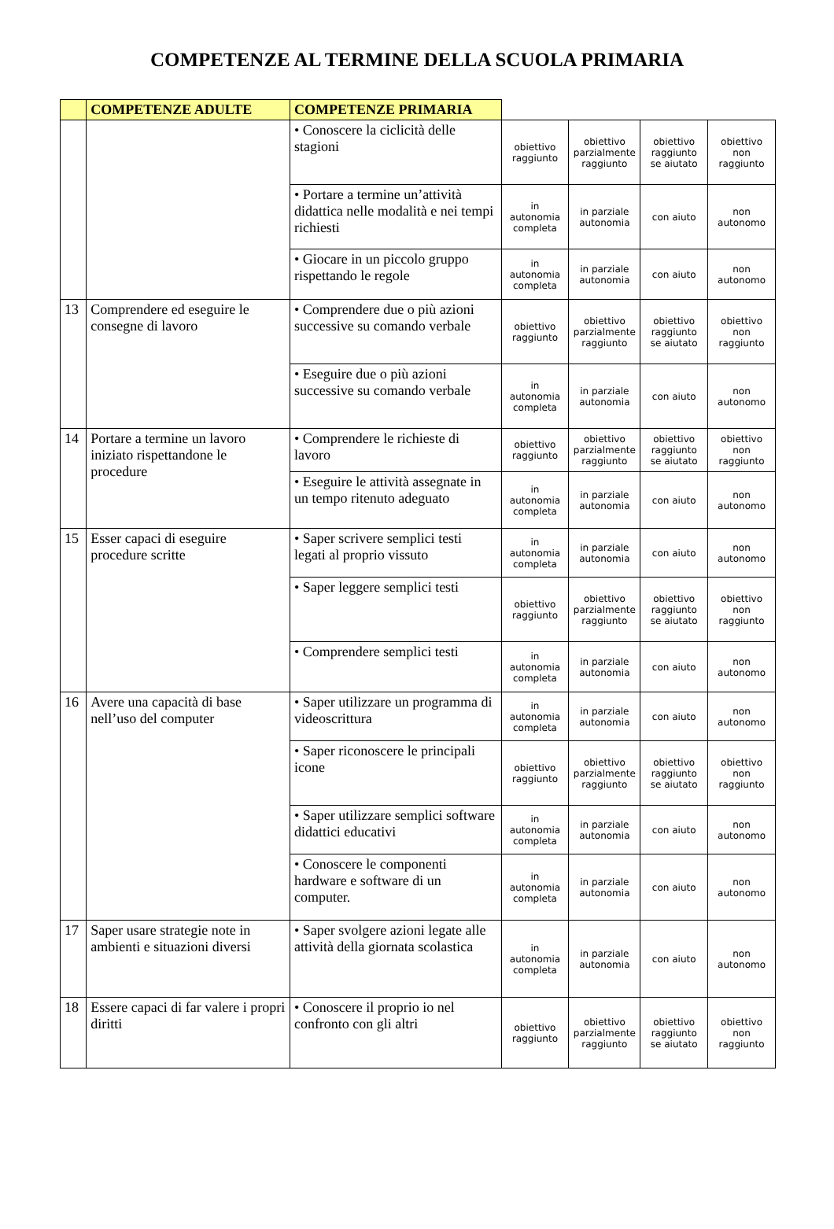COMPETENZE AL TERMINE DELLA SCUOLA PRIMARIA
| | COMPETENZE ADULTE | COMPETENZE PRIMARIA | | | | |
| --- | --- | --- | --- | --- | --- | --- |
| | | • Conoscere la ciclicità delle stagioni | obiettivo raggiunto | obiettivo parzialmente raggiunto | obiettivo raggiunto se aiutato | obiettivo non raggiunto |
| | | • Portare a termine un’attività didattica nelle modalità e nei tempi richiesti | in autonomia completa | in parziale autonomia | con aiuto | non autonomo |
| | | • Giocare in un piccolo gruppo rispettando le regole | in autonomia completa | in parziale autonomia | con aiuto | non autonomo |
| 13 | Comprendere ed eseguire le consegne di lavoro | • Comprendere due o più azioni successive su comando verbale | obiettivo raggiunto | obiettivo parzialmente raggiunto | obiettivo raggiunto se aiutato | obiettivo non raggiunto |
| | | • Eseguire due o più azioni successive su comando verbale | in autonomia completa | in parziale autonomia | con aiuto | non autonomo |
| 14 | Portare a termine un lavoro iniziato rispettandone le procedure | • Comprendere le richieste di lavoro | obiettivo raggiunto | obiettivo parzialmente raggiunto | obiettivo raggiunto se aiutato | obiettivo non raggiunto |
| | | • Eseguire le attività assegnate in un tempo ritenuto adeguato | in autonomia completa | in parziale autonomia | con aiuto | non autonomo |
| 15 | Esser capaci di eseguire procedure scritte | • Saper scrivere semplici testi legati al proprio vissuto | in autonomia completa | in parziale autonomia | con aiuto | non autonomo |
| | | • Saper leggere semplici testi | obiettivo raggiunto | obiettivo parzialmente raggiunto | obiettivo raggiunto se aiutato | obiettivo non raggiunto |
| | | • Comprendere semplici testi | in autonomia completa | in parziale autonomia | con aiuto | non autonomo |
| 16 | Avere una capacità di base nell’uso del computer | • Saper utilizzare un programma di videoscrittura | in autonomia completa | in parziale autonomia | con aiuto | non autonomo |
| | | • Saper riconoscere le principali icone | obiettivo raggiunto | obiettivo parzialmente raggiunto | obiettivo raggiunto se aiutato | obiettivo non raggiunto |
| | | • Saper utilizzare semplici software didattici educativi | in autonomia completa | in parziale autonomia | con aiuto | non autonomo |
| | | • Conoscere le componenti hardware e software di un computer. | in autonomia completa | in parziale autonomia | con aiuto | non autonomo |
| 17 | Saper usare strategie note in ambienti e situazioni diversi | • Saper svolgere azioni legate alle attività della giornata scolastica | in autonomia completa | in parziale autonomia | con aiuto | non autonomo |
| 18 | Essere capaci di far valere i propri diritti | • Conoscere il proprio io nel confronto con gli altri | obiettivo raggiunto | obiettivo parzialmente raggiunto | obiettivo raggiunto se aiutato | obiettivo non raggiunto |